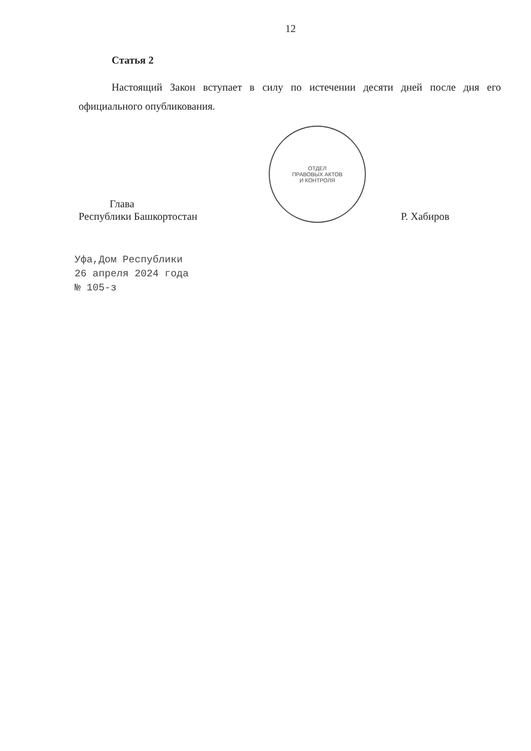12
Статья 2
Настоящий Закон вступает в силу по истечении десяти дней после дня его официального опубликования.
Глава
Республики Башкортостан
ОТДЕЛ
ПРАВОВЫХ АКТОВ
И КОНТРОЛЯ
Р. Хабиров
Уфа,Дом Республики
26 апреля 2024 года
№ 105-з